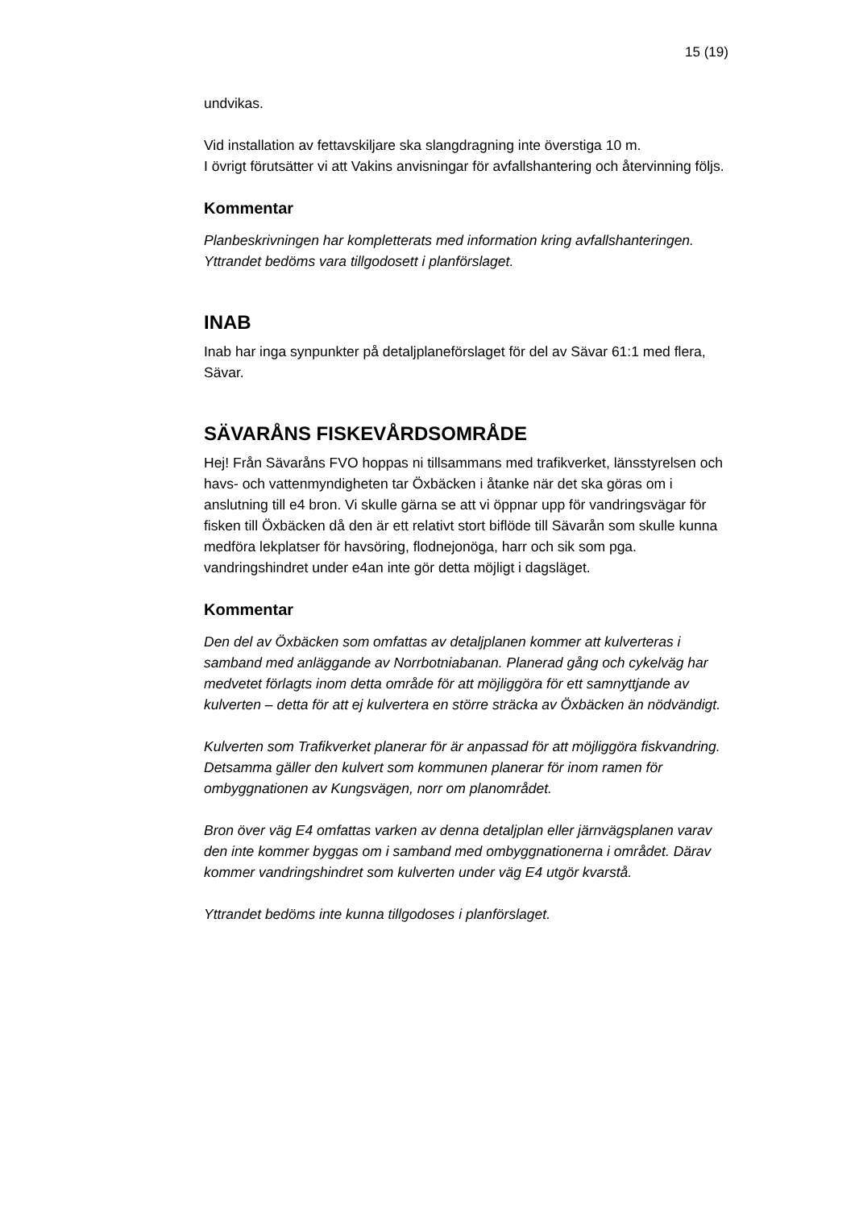15 (19)
undvikas.
Vid installation av fettavskiljare ska slangdragning inte överstiga 10 m.
I övrigt förutsätter vi att Vakins anvisningar för avfallshantering och återvinning följs.
Kommentar
Planbeskrivningen har kompletterats med information kring avfallshanteringen. Yttrandet bedöms vara tillgodosett i planförslaget.
INAB
Inab har inga synpunkter på detaljplaneförslaget för del av Sävar 61:1 med flera, Sävar.
SÄVARÅNS FISKEVÅRDSOMRÅDE
Hej! Från Sävaråns FVO hoppas ni tillsammans med trafikverket, länsstyrelsen och havs- och vattenmyndigheten tar Öxbäcken i åtanke när det ska göras om i anslutning till e4 bron. Vi skulle gärna se att vi öppnar upp för vandringsvägar för fisken till Öxbäcken då den är ett relativt stort biflöde till Sävarån som skulle kunna medföra lekplatser för havsöring, flodnejonöga, harr och sik som pga. vandringshindret under e4an inte gör detta möjligt i dagsläget.
Kommentar
Den del av Öxbäcken som omfattas av detaljplanen kommer att kulverteras i samband med anläggande av Norrbotniabanan. Planerad gång och cykelväg har medvetet förlagts inom detta område för att möjliggöra för ett samnyttjande av kulverten – detta för att ej kulvertera en större sträcka av Öxbäcken än nödvändigt.
Kulverten som Trafikverket planerar för är anpassad för att möjliggöra fiskvandring. Detsamma gäller den kulvert som kommunen planerar för inom ramen för ombyggnationen av Kungsvägen, norr om planområdet.
Bron över väg E4 omfattas varken av denna detaljplan eller järnvägsplanen varav den inte kommer byggas om i samband med ombyggnationerna i området. Därav kommer vandringshindret som kulverten under väg E4 utgör kvarstå.
Yttrandet bedöms inte kunna tillgodoses i planförslaget.